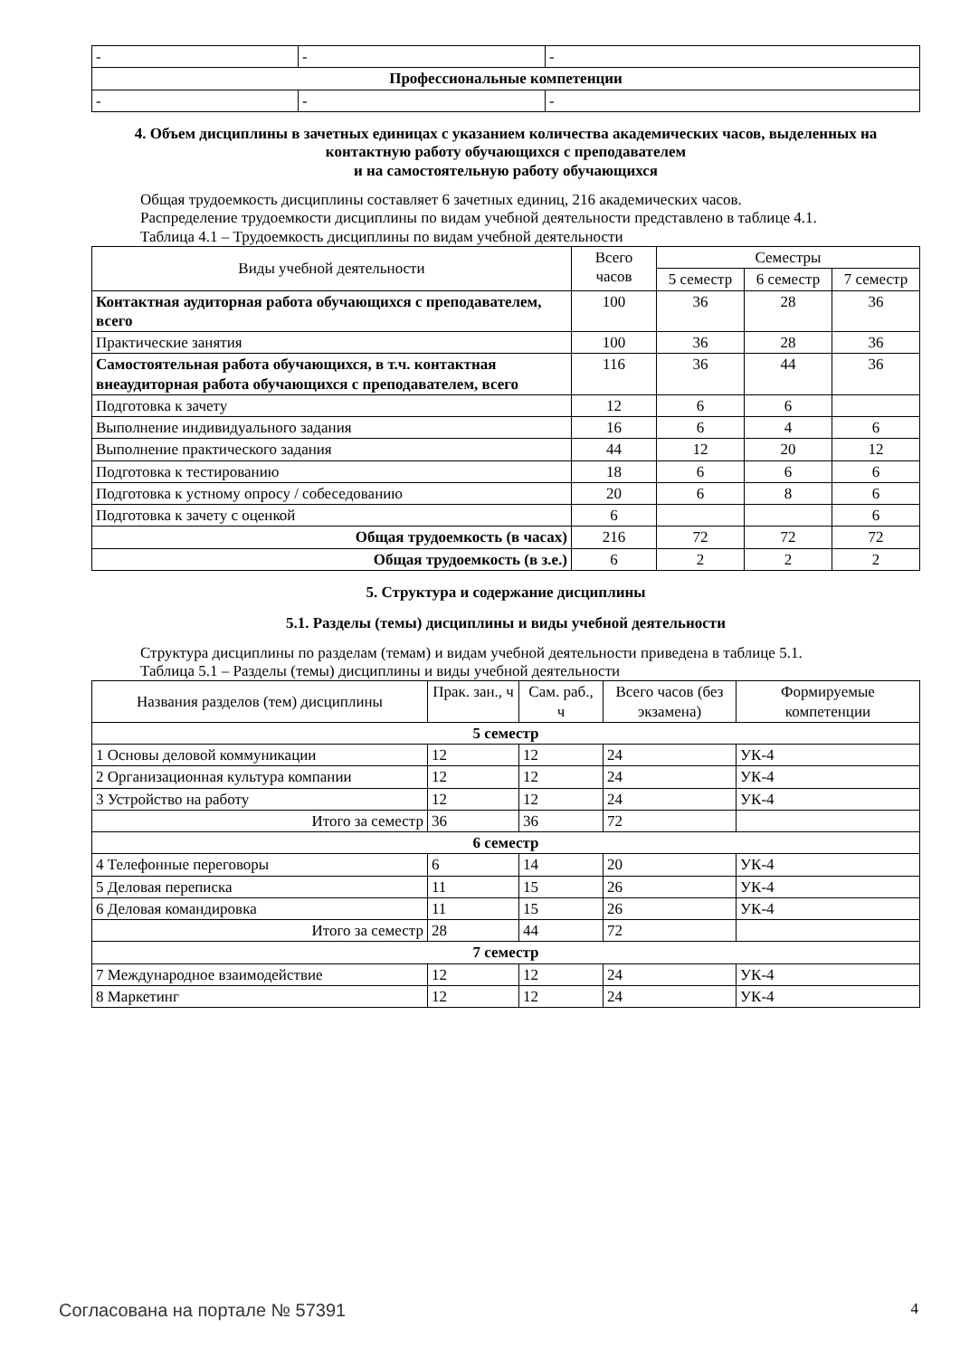| - | - | - |
| Профессиональные компетенции | | |
| - | - | - |
4. Объем дисциплины в зачетных единицах с указанием количества академических часов, выделенных на контактную работу обучающихся с преподавателем
и на самостоятельную работу обучающихся
Общая трудоемкость дисциплины составляет 6 зачетных единиц, 216 академических часов.
Распределение трудоемкости дисциплины по видам учебной деятельности представлено в таблице 4.1.
Таблица 4.1 – Трудоемкость дисциплины по видам учебной деятельности
| Виды учебной деятельности | Всего часов | Семестры | | |
| --- | --- | --- | --- | --- |
| | | 5 семестр | 6 семестр | 7 семестр |
| Контактная аудиторная работа обучающихся с преподавателем, всего | 100 | 36 | 28 | 36 |
| Практические занятия | 100 | 36 | 28 | 36 |
| Самостоятельная работа обучающихся, в т.ч. контактная внеаудиторная работа обучающихся с преподавателем, всего | 116 | 36 | 44 | 36 |
| Подготовка к зачету | 12 | 6 | 6 | |
| Выполнение индивидуального задания | 16 | 6 | 4 | 6 |
| Выполнение практического задания | 44 | 12 | 20 | 12 |
| Подготовка к тестированию | 18 | 6 | 6 | 6 |
| Подготовка к устному опросу / собеседованию | 20 | 6 | 8 | 6 |
| Подготовка к зачету с оценкой | 6 | | | 6 |
| Общая трудоемкость (в часах) | 216 | 72 | 72 | 72 |
| Общая трудоемкость (в з.е.) | 6 | 2 | 2 | 2 |
5. Структура и содержание дисциплины
5.1. Разделы (темы) дисциплины и виды учебной деятельности
Структура дисциплины по разделам (темам) и видам учебной деятельности приведена в таблице 5.1.
Таблица 5.1 – Разделы (темы) дисциплины и виды учебной деятельности
| Названия разделов (тем) дисциплины | Прак. зан., ч | Сам. раб., ч | Всего часов (без экзамена) | Формируемые компетенции |
| --- | --- | --- | --- | --- |
| 5 семестр | | | | |
| 1 Основы деловой коммуникации | 12 | 12 | 24 | УК-4 |
| 2 Организационная культура компании | 12 | 12 | 24 | УК-4 |
| 3 Устройство на работу | 12 | 12 | 24 | УК-4 |
| Итого за семестр | 36 | 36 | 72 | |
| 6 семестр | | | | |
| 4 Телефонные переговоры | 6 | 14 | 20 | УК-4 |
| 5 Деловая переписка | 11 | 15 | 26 | УК-4 |
| 6 Деловая командировка | 11 | 15 | 26 | УК-4 |
| Итого за семестр | 28 | 44 | 72 | |
| 7 семестр | | | | |
| 7 Международное взаимодействие | 12 | 12 | 24 | УК-4 |
| 8 Маркетинг | 12 | 12 | 24 | УК-4 |
Согласована на портале № 57391 4